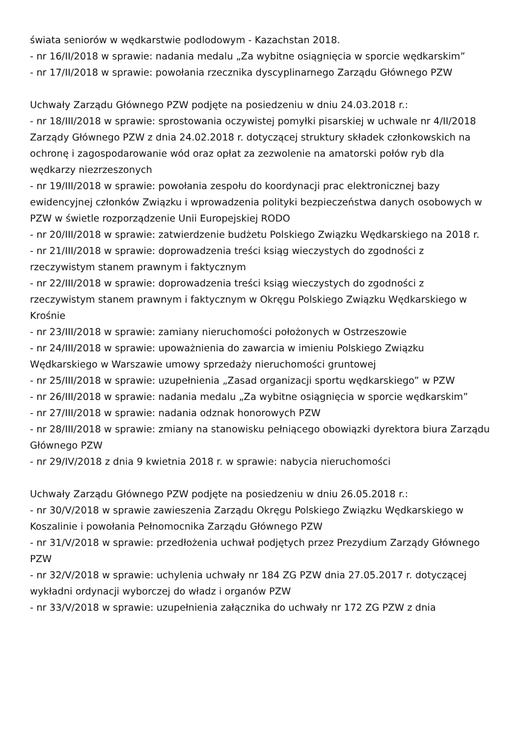świata seniorów w wędkarstwie podlodowym - Kazachstan 2018.
- nr 16/II/2018 w sprawie: nadania medalu „Za wybitne osiągnięcia w sporcie wędkarskim”
- nr 17/II/2018 w sprawie: powołania rzecznika dyscyplinarnego Zarządu Głównego PZW
Uchwały Zarządu Głównego PZW podjęte na posiedzeniu w dniu 24.03.2018 r.:
- nr 18/III/2018 w sprawie: sprostowania oczywistej pomyłki pisarskiej w uchwale nr 4/II/2018 Zarządy Głównego PZW z dnia 24.02.2018 r. dotyczącej struktury składek członkowskich na ochronę i zagospodarowanie wód oraz opłat za zezwolenie na amatorski połów ryb dla wędkarzy niezrzeszonych
- nr 19/III/2018 w sprawie: powołania zespołu do koordynacji prac elektronicznej bazy ewidencyjnej członków Związku i wprowadzenia polityki bezpieczeństwa danych osobowych w PZW w świetle rozporządzenie Unii Europejskiej RODO
- nr 20/III/2018 w sprawie: zatwierdzenie budżetu Polskiego Związku Wędkarskiego na 2018 r.
- nr 21/III/2018 w sprawie: doprowadzenia treści ksiąg wieczystych do zgodności z rzeczywistym stanem prawnym i faktycznym
- nr 22/III/2018 w sprawie: doprowadzenia treści ksiąg wieczystych do zgodności z rzeczywistym stanem prawnym i faktycznym w Okręgu Polskiego Związku Wędkarskiego w Krośnie
- nr 23/III/2018 w sprawie: zamiany nieruchomości położonych w Ostrzeszowie
- nr 24/III/2018 w sprawie: upoważnienia do zawarcia w imieniu Polskiego Związku Wędkarskiego w Warszawie umowy sprzedaży nieruchomości gruntowej
- nr 25/III/2018 w sprawie: uzupełnienia „Zasad organizacji sportu wędkarskiego” w PZW
- nr 26/III/2018 w sprawie: nadania medalu „Za wybitne osiągnięcia w sporcie wędkarskim”
- nr 27/III/2018 w sprawie: nadania odznak honorowych PZW
- nr 28/III/2018 w sprawie: zmiany na stanowisku pełniącego obowiązki dyrektora biura Zarządu Głównego PZW
- nr 29/IV/2018 z dnia 9 kwietnia 2018 r. w sprawie: nabycia nieruchomości
Uchwały Zarządu Głównego PZW podjęte na posiedzeniu w dniu 26.05.2018 r.:
- nr 30/V/2018 w sprawie zawieszenia Zarządu Okręgu Polskiego Związku Wędkarskiego w Koszalinie i powołania Pełnomocnika Zarządu Głównego PZW
- nr 31/V/2018 w sprawie: przedłożenia uchwał podjętych przez Prezydium Zarządy Głównego PZW
- nr 32/V/2018 w sprawie: uchylenia uchwały nr 184 ZG PZW dnia 27.05.2017 r. dotyczącej wykładni ordynacji wyborczej do władz i organów PZW
- nr 33/V/2018 w sprawie: uzupełnienia załącznika do uchwały nr 172 ZG PZW z dnia